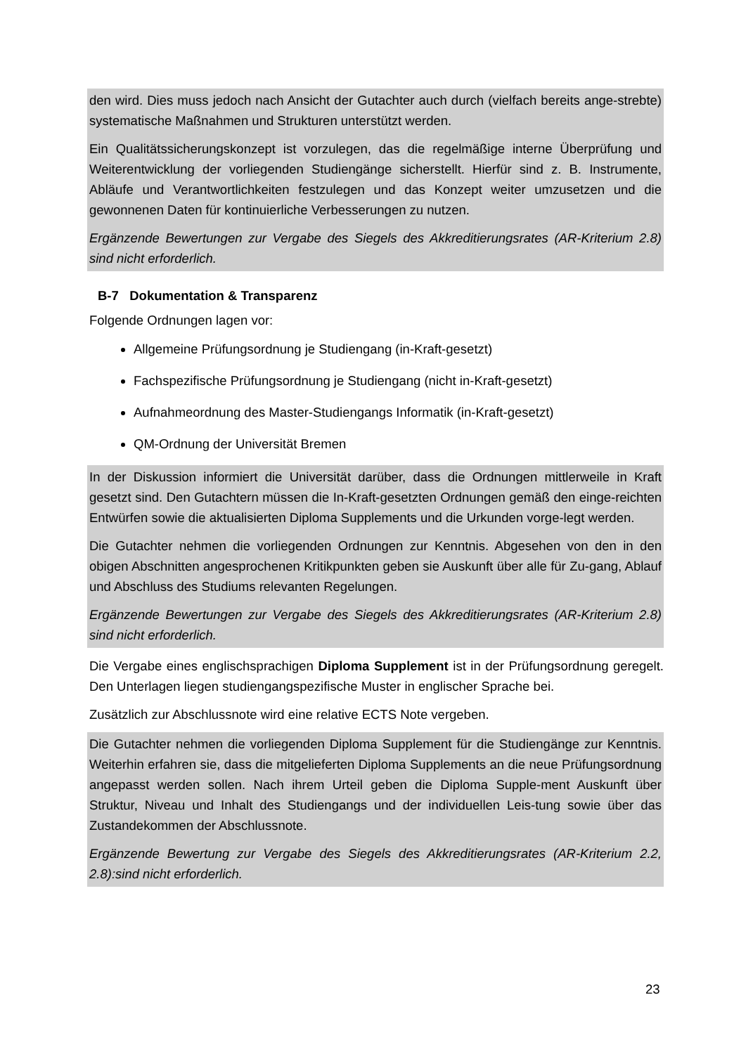den wird. Dies muss jedoch nach Ansicht der Gutachter auch durch (vielfach bereits ange-strebte) systematische Maßnahmen und Strukturen unterstützt werden.
Ein Qualitätssicherungskonzept ist vorzulegen, das die regelmäßige interne Überprüfung und Weiterentwicklung der vorliegenden Studiengänge sicherstellt. Hierfür sind z. B. Instrumente, Abläufe und Verantwortlichkeiten festzulegen und das Konzept weiter umzusetzen und die gewonnenen Daten für kontinuierliche Verbesserungen zu nutzen.
Ergänzende Bewertungen zur Vergabe des Siegels des Akkreditierungsrates (AR-Kriterium 2.8) sind nicht erforderlich.
B-7 Dokumentation & Transparenz
Folgende Ordnungen lagen vor:
Allgemeine Prüfungsordnung je Studiengang (in-Kraft-gesetzt)
Fachspezifische Prüfungsordnung je Studiengang (nicht in-Kraft-gesetzt)
Aufnahmeordnung des Master-Studiengangs Informatik (in-Kraft-gesetzt)
QM-Ordnung der Universität Bremen
In der Diskussion informiert die Universität darüber, dass die Ordnungen mittlerweile in Kraft gesetzt sind. Den Gutachtern müssen die In-Kraft-gesetzten Ordnungen gemäß den einge-reichten Entwürfen sowie die aktualisierten Diploma Supplements und die Urkunden vorge-legt werden.
Die Gutachter nehmen die vorliegenden Ordnungen zur Kenntnis. Abgesehen von den in den obigen Abschnitten angesprochenen Kritikpunkten geben sie Auskunft über alle für Zu-gang, Ablauf und Abschluss des Studiums relevanten Regelungen.
Ergänzende Bewertungen zur Vergabe des Siegels des Akkreditierungsrates (AR-Kriterium 2.8) sind nicht erforderlich.
Die Vergabe eines englischsprachigen Diploma Supplement ist in der Prüfungsordnung geregelt. Den Unterlagen liegen studiengangspezifische Muster in englischer Sprache bei.
Zusätzlich zur Abschlussnote wird eine relative ECTS Note vergeben.
Die Gutachter nehmen die vorliegenden Diploma Supplement für die Studiengänge zur Kenntnis. Weiterhin erfahren sie, dass die mitgelieferten Diploma Supplements an die neue Prüfungsordnung angepasst werden sollen. Nach ihrem Urteil geben die Diploma Supple-ment Auskunft über Struktur, Niveau und Inhalt des Studiengangs und der individuellen Leis-tung sowie über das Zustandekommen der Abschlussnote.
Ergänzende Bewertung zur Vergabe des Siegels des Akkreditierungsrates (AR-Kriterium 2.2, 2.8):sind nicht erforderlich.
23